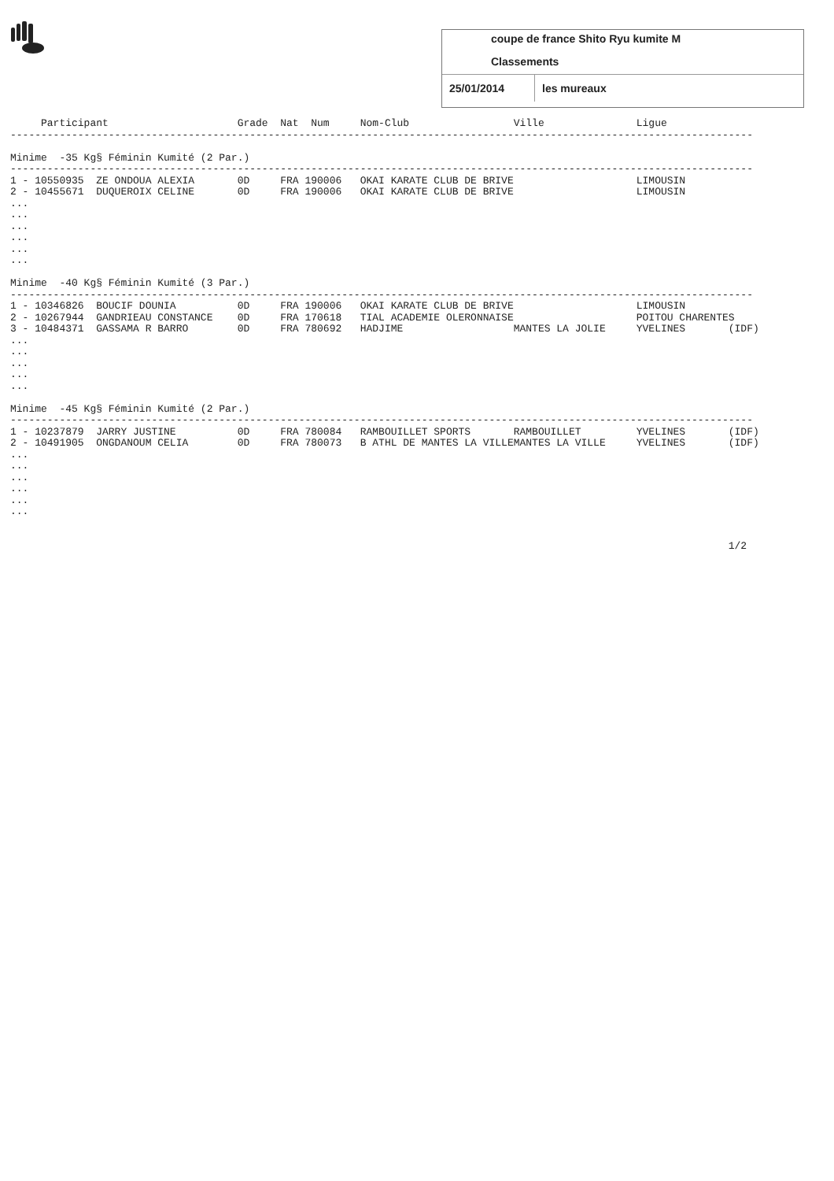coupe de france Shito Ryu kumite M
Classements
25/01/2014 les mureaux
     Participant                     Grade  Nat  Num     Nom-Club                 Ville               Ligue
-------------------------------------------------------------------------------------------------------------------------

Minime  -35 Kg§ Féminin Kumité (2 Par.)
-------------------------------------------------------------------------------------------------------------------------
1 - 10550935  ZE ONDOUA ALEXIA       0D     FRA 190006   OKAI KARATE CLUB DE BRIVE                    LIMOUSIN
2 - 10455671  DUQUEROIX CELINE       0D     FRA 190006   OKAI KARATE CLUB DE BRIVE                    LIMOUSIN
...
...
...
...
...
...

Minime  -40 Kg§ Féminin Kumité (3 Par.)
-------------------------------------------------------------------------------------------------------------------------
1 - 10346826  BOUCIF DOUNIA          0D     FRA 190006   OKAI KARATE CLUB DE BRIVE                    LIMOUSIN
2 - 10267944  GANDRIEAU CONSTANCE    0D     FRA 170618   TIAL ACADEMIE OLERONNAISE                    POITOU CHARENTES
3 - 10484371  GASSAMA R BARRO        0D     FRA 780692   HADJIME                  MANTES LA JOLIE     YVELINES       (IDF)
...
...
...
...
...

Minime  -45 Kg§ Féminin Kumité (2 Par.)
-------------------------------------------------------------------------------------------------------------------------
1 - 10237879  JARRY JUSTINE          0D     FRA 780084   RAMBOUILLET SPORTS       RAMBOUILLET         YVELINES       (IDF)
2 - 10491905  ONGDANOUM CELIA        0D     FRA 780073   B ATHL DE MANTES LA VILLEMANTES LA VILLE     YVELINES       (IDF)
...
...
...
...
...
...


                                                                                                                     1/2